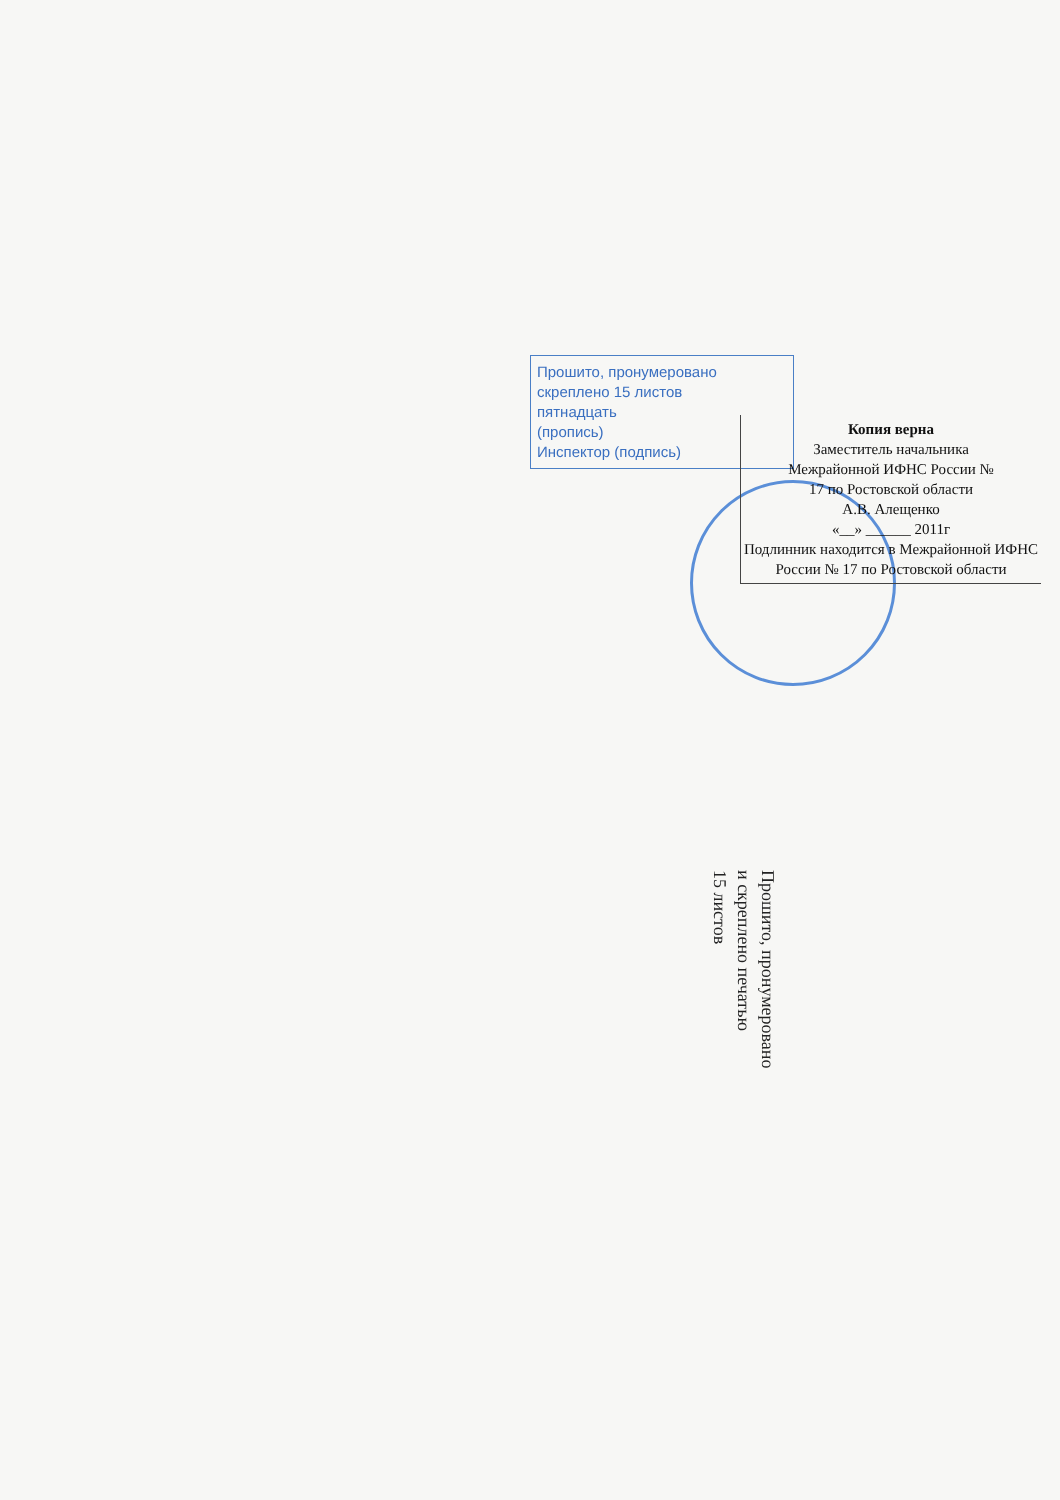Прошито, пронумеровано
скреплено 15 листов
пятнадцать
(пропись)
Инспектор (подпись)
Копия верна
Заместитель начальника
Межрайонной ИФНС России №
17 по Ростовской области
А.В. Алещенко
«__» ______ 2011г
Подлинник находится в Межрайонной ИФНС
России № 17 по Ростовской области
Прошито, пронумеровано
и скреплено печатью
15 листов